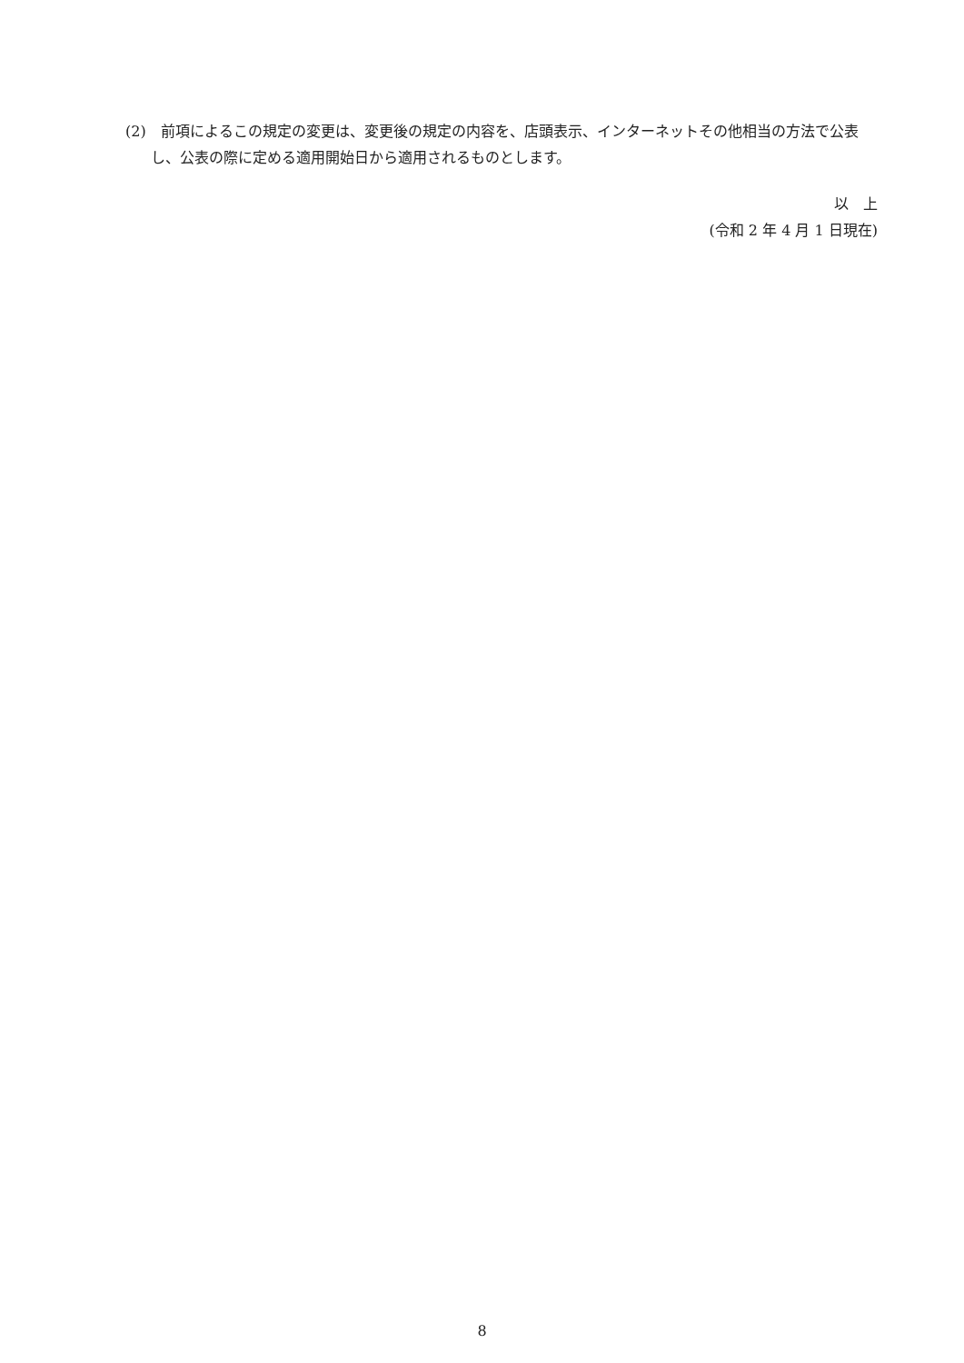(2)　前項によるこの規定の変更は、変更後の規定の内容を、店頭表示、インターネットその他相当の方法で公表し、公表の際に定める適用開始日から適用されるものとします。
以　上
(令和 2 年 4 月 1 日現在)
8